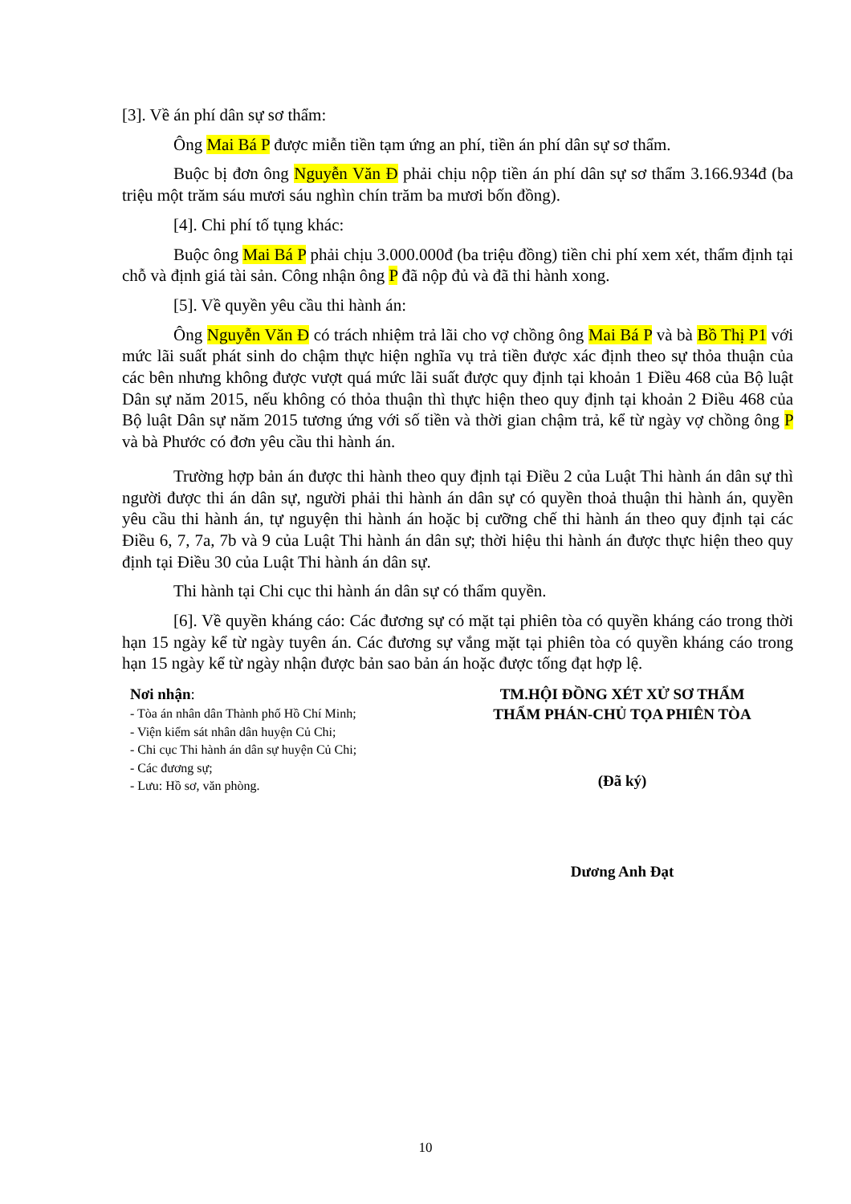[3]. Về án phí dân sự sơ thẩm:
Ông Mai Bá P được miễn tiền tạm ứng an phí, tiền án phí dân sự sơ thẩm.
Buộc bị đơn ông Nguyễn Văn Đ phải chịu nộp tiền án phí dân sự sơ thẩm 3.166.934đ (ba triệu một trăm sáu mươi sáu nghìn chín trăm ba mươi bốn đồng).
[4]. Chi phí tố tụng khác:
Buộc ông Mai Bá P phải chịu 3.000.000đ (ba triệu đồng) tiền chi phí xem xét, thẩm định tại chỗ và định giá tài sản. Công nhận ông P đã nộp đủ và đã thi hành xong.
[5]. Về quyền yêu cầu thi hành án:
Ông Nguyễn Văn Đ có trách nhiệm trả lãi cho vợ chồng ông Mai Bá P và bà Bồ Thị P1 với mức lãi suất phát sinh do chậm thực hiện nghĩa vụ trả tiền được xác định theo sự thỏa thuận của các bên nhưng không được vượt quá mức lãi suất được quy định tại khoản 1 Điều 468 của Bộ luật Dân sự năm 2015, nếu không có thỏa thuận thì thực hiện theo quy định tại khoản 2 Điều 468 của Bộ luật Dân sự năm 2015 tương ứng với số tiền và thời gian chậm trả, kể từ ngày vợ chồng ông P và bà Phước có đơn yêu cầu thi hành án.
Trường hợp bản án được thi hành theo quy định tại Điều 2 của Luật Thi hành án dân sự thì người được thi án dân sự, người phải thi hành án dân sự có quyền thoả thuận thi hành án, quyền yêu cầu thi hành án, tự nguyện thi hành án hoặc bị cưỡng chế thi hành án theo quy định tại các Điều 6, 7, 7a, 7b và 9 của Luật Thi hành án dân sự; thời hiệu thi hành án được thực hiện theo quy định tại Điều 30 của Luật Thi hành án dân sự.
Thi hành tại Chi cục thi hành án dân sự có thẩm quyền.
[6]. Về quyền kháng cáo: Các đương sự có mặt tại phiên tòa có quyền kháng cáo trong thời hạn 15 ngày kể từ ngày tuyên án. Các đương sự vắng mặt tại phiên tòa có quyền kháng cáo trong hạn 15 ngày kể từ ngày nhận được bản sao bản án hoặc được tống đạt hợp lệ.
Nơi nhận:
- Tòa án nhân dân Thành phố Hồ Chí Minh;
- Viện kiểm sát nhân dân huyện Củ Chi;
- Chi cục Thi hành án dân sự huyện Củ Chi;
- Các đương sự;
- Lưu: Hồ sơ, văn phòng.
TM.HỘI ĐỒNG XÉT XỬ SƠ THẨM
THẨM PHÁN-CHỦ TỌA PHIÊN TÒA
(Đã ký)
Dương Anh Đạt
10